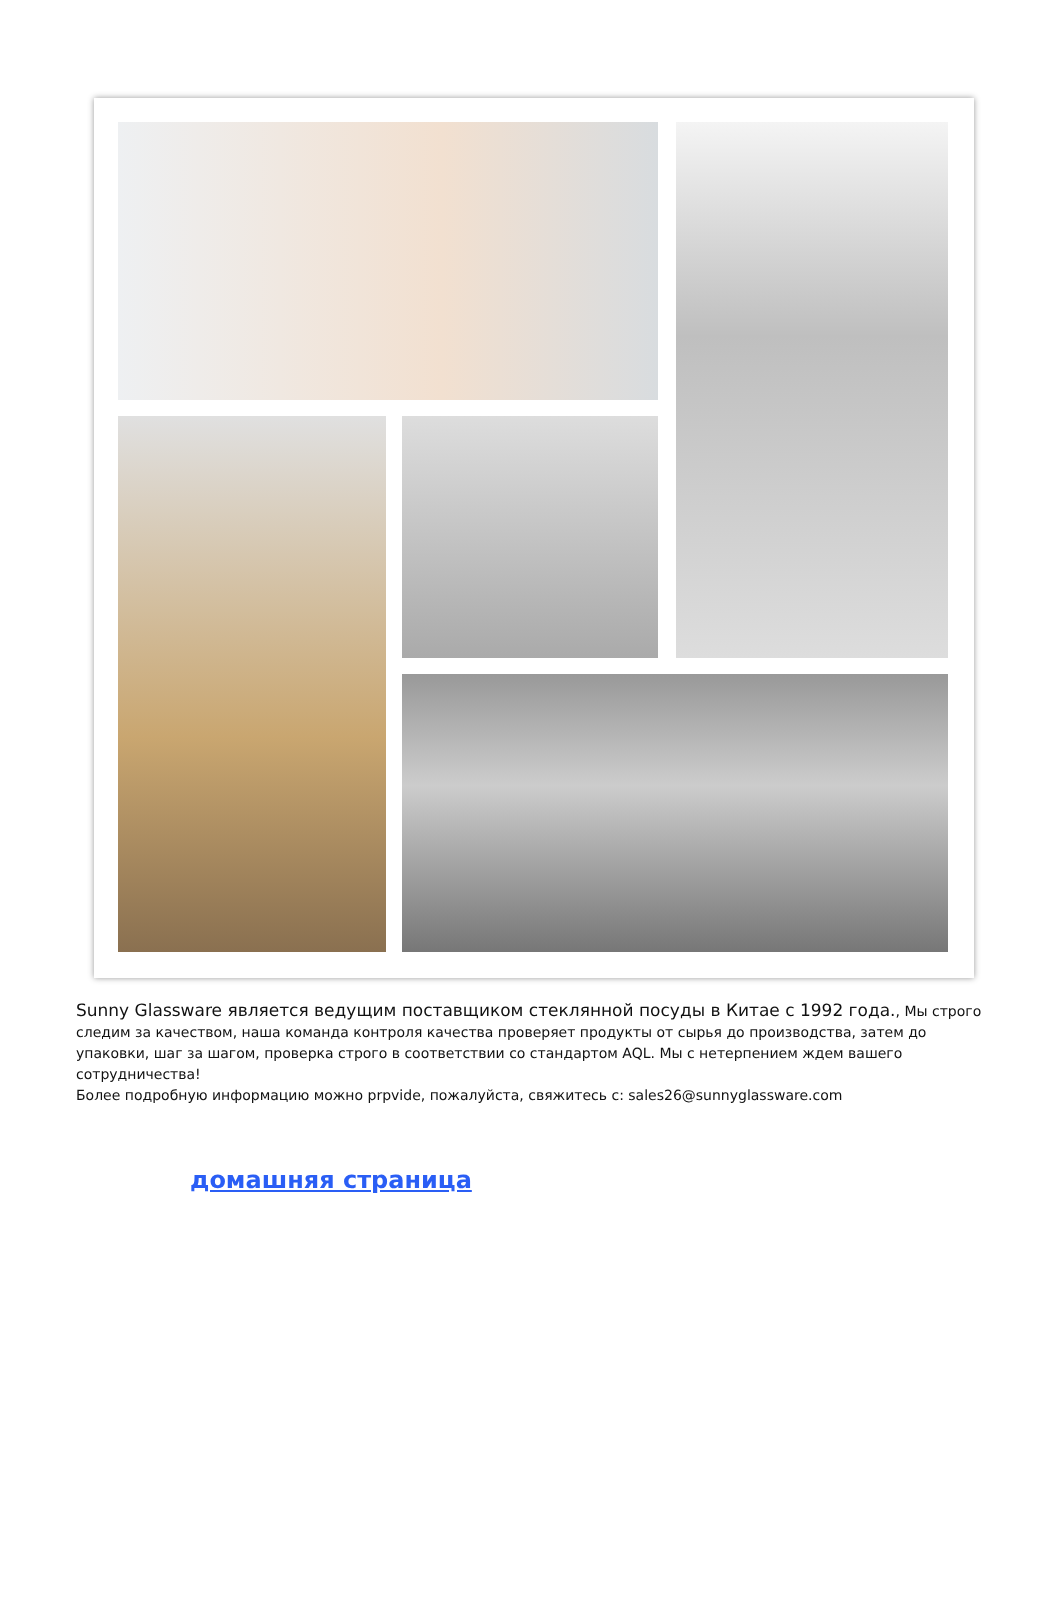Sunny Glassware является ведущим поставщиком стеклянной посуды в Китае с 1992 года., Мы строго следим за качеством, наша команда контроля качества проверяет продукты от сырья до производства, затем до упаковки, шаг за шагом, проверка строго в соответствии со стандартом AQL. Мы с нетерпением ждем вашего сотрудничества!
Более подробную информацию можно prpvide, пожалуйста, свяжитесь с: sales26@sunnyglassware.com
домашняя страница